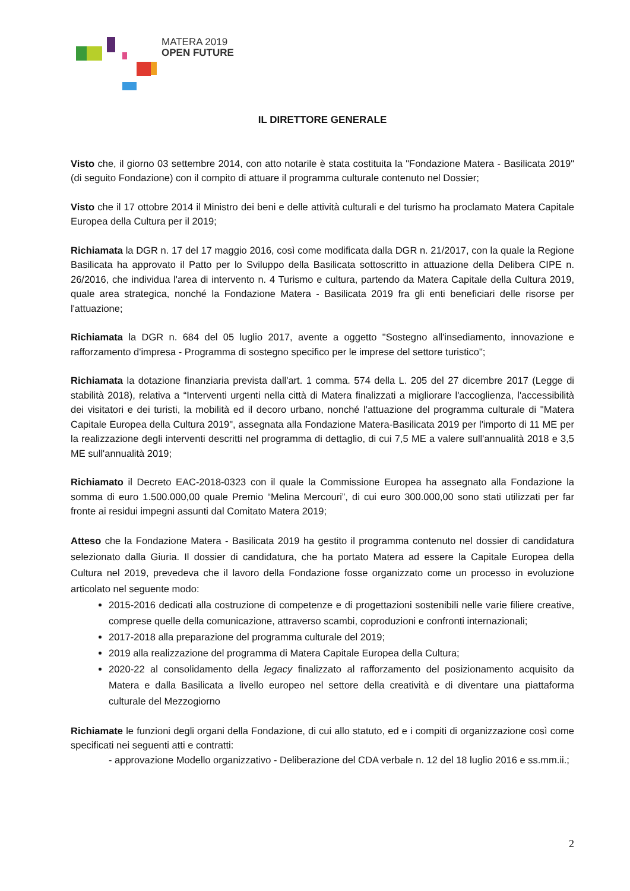MATERA 2019
OPEN FUTURE
IL DIRETTORE GENERALE
Visto che, il giorno 03 settembre 2014, con atto notarile è stata costituita la "Fondazione Matera - Basilicata 2019" (di seguito Fondazione) con il compito di attuare il programma culturale contenuto nel Dossier;
Visto che il 17 ottobre 2014 il Ministro dei beni e delle attività culturali e del turismo ha proclamato Matera Capitale Europea della Cultura per il 2019;
Richiamata la DGR n. 17 del 17 maggio 2016, così come modificata dalla DGR n. 21/2017, con la quale la Regione Basilicata ha approvato il Patto per lo Sviluppo della Basilicata sottoscritto in attuazione della Delibera CIPE n. 26/2016, che individua l'area di intervento n. 4 Turismo e cultura, partendo da Matera Capitale della Cultura 2019, quale area strategica, nonché la Fondazione Matera - Basilicata 2019 fra gli enti beneficiari delle risorse per l'attuazione;
Richiamata la DGR n. 684 del 05 luglio 2017, avente a oggetto "Sostegno all'insediamento, innovazione e rafforzamento d'impresa - Programma di sostegno specifico per le imprese del settore turistico";
Richiamata la dotazione finanziaria prevista dall'art. 1 comma. 574 della L. 205 del 27 dicembre 2017 (Legge di stabilità 2018), relativa a “Interventi urgenti nella città di Matera finalizzati a migliorare l'accoglienza, l'accessibilità dei visitatori e dei turisti, la mobilità ed il decoro urbano, nonché l'attuazione del programma culturale di "Matera Capitale Europea della Cultura 2019", assegnata alla Fondazione Matera-Basilicata 2019 per l'importo di 11 ME per la realizzazione degli interventi descritti nel programma di dettaglio, di cui 7,5 ME a valere sull'annualità 2018 e 3,5 ME sull'annualità 2019;
Richiamato il Decreto EAC-2018-0323 con il quale la Commissione Europea ha assegnato alla Fondazione la somma di euro 1.500.000,00 quale Premio “Melina Mercouri”, di cui euro 300.000,00 sono stati utilizzati per far fronte ai residui impegni assunti dal Comitato Matera 2019;
Atteso che la Fondazione Matera - Basilicata 2019 ha gestito il programma contenuto nel dossier di candidatura selezionato dalla Giuria. Il dossier di candidatura, che ha portato Matera ad essere la Capitale Europea della Cultura nel 2019, prevedeva che il lavoro della Fondazione fosse organizzato come un processo in evoluzione articolato nel seguente modo:
2015-2016 dedicati alla costruzione di competenze e di progettazioni sostenibili nelle varie filiere creative, comprese quelle della comunicazione, attraverso scambi, coproduzioni e confronti internazionali;
2017-2018 alla preparazione del programma culturale del 2019;
2019 alla realizzazione del programma di Matera Capitale Europea della Cultura;
2020-22 al consolidamento della legacy finalizzato al rafforzamento del posizionamento acquisito da Matera e dalla Basilicata a livello europeo nel settore della creatività e di diventare una piattaforma culturale del Mezzogiorno
Richiamate le funzioni degli organi della Fondazione, di cui allo statuto, ed e i compiti di organizzazione così come specificati nei seguenti atti e contratti:
- approvazione Modello organizzativo - Deliberazione del CDA verbale n. 12 del 18 luglio 2016 e ss.mm.ii.;
2